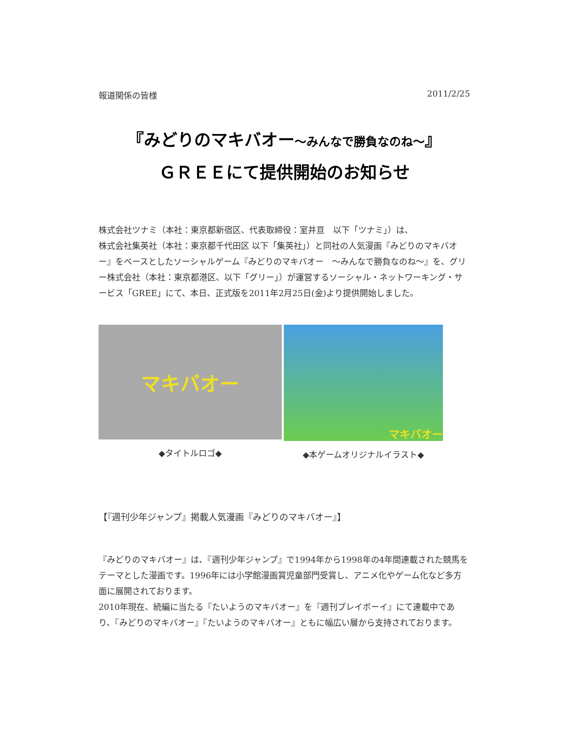報道関係の皆様 2011/2/25
『みどりのマキバオー～みんなで勝負なのね～』
ＧＲＥＥにて提供開始のお知らせ
株式会社ツナミ（本社：東京都新宿区、代表取締役：室井亘　以下「ツナミ」）は、
株式会社集英社（本社：東京都千代田区 以下「集英社」）と同社の人気漫画『みどりのマキバオー』をベースとしたソーシャルゲーム『みどりのマキバオー　～みんなで勝負なのね～』を、グリー株式会社（本社：東京都港区、以下「グリー」）が運営するソーシャル・ネットワーキング・サービス「GREE」にて、本日、正式版を2011年2月25日(金)より提供開始しました。
マキバオー
◆タイトルロゴ◆
マキバオー
◆本ゲームオリジナルイラスト◆
【『週刊少年ジャンプ』掲載人気漫画『みどりのマキバオー』】
『みどりのマキバオー』は、『週刊少年ジャンプ』で1994年から1998年の4年間連載された競馬をテーマとした漫画です。1996年には小学館漫画賞児童部門受賞し、アニメ化やゲーム化など多方面に展開されております。
2010年現在、続編に当たる『たいようのマキバオー』を『週刊プレイボーイ』にて連載中であり、『みどりのマキバオー』『たいようのマキバオー』ともに幅広い層から支持されております。